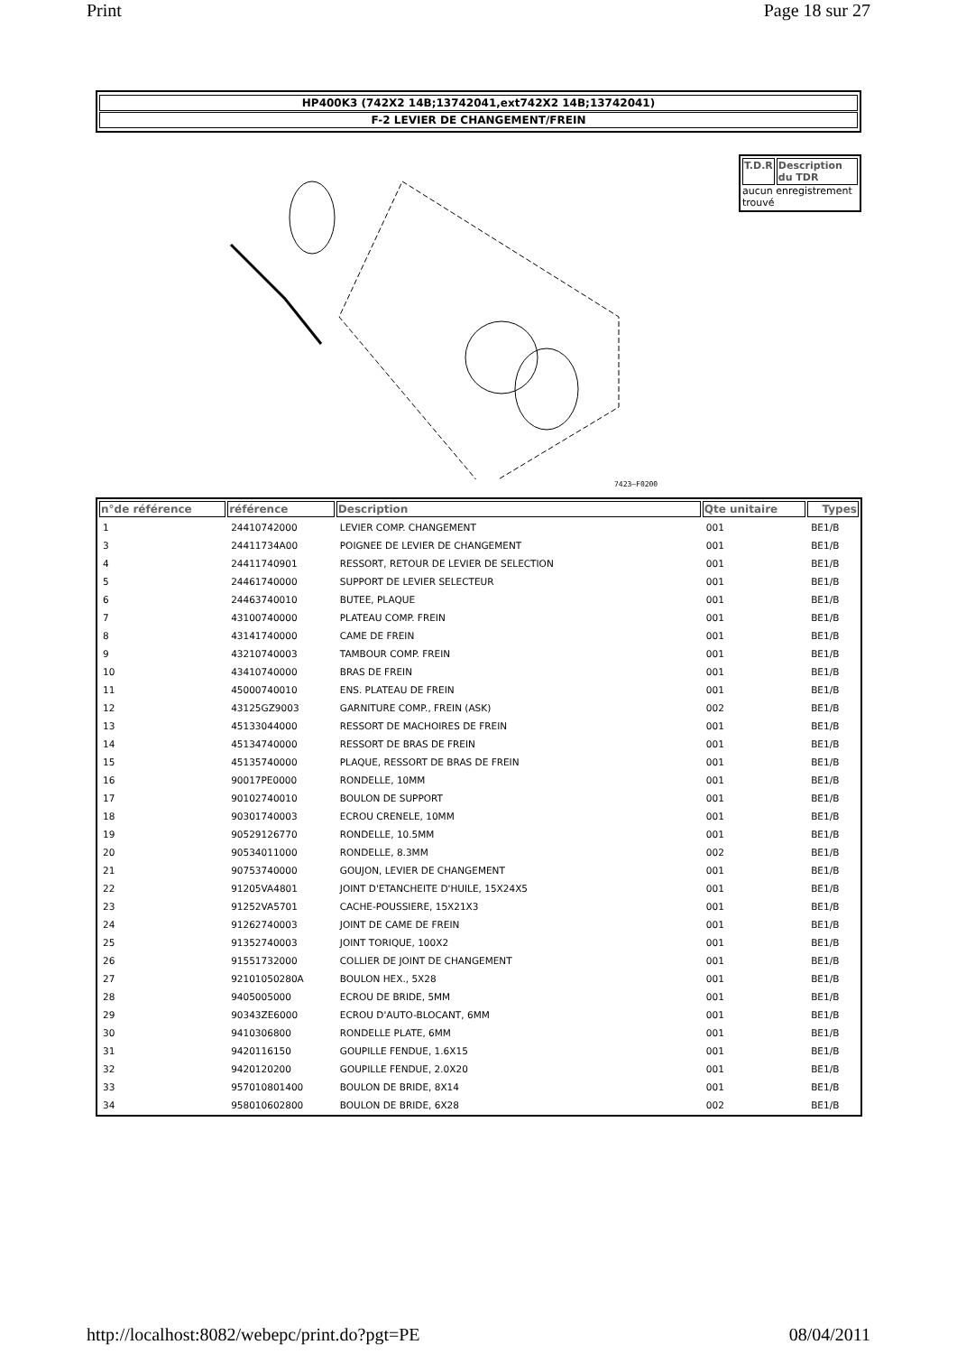Print Page 18 sur 27
HP400K3 (742X2 14B;13742041,ext742X2 14B;13742041)
F-2 LEVIER DE CHANGEMENT/FREIN
7423–F0200
T.D.R Description du TDR
aucun enregistrement trouvé
| n°de référence | référence | Description | Qte unitaire | Types |
| --- | --- | --- | --- | --- |
| 1 | 24410742000 | LEVIER COMP. CHANGEMENT | 001 | BE1/B |
| 3 | 24411734A00 | POIGNEE DE LEVIER DE CHANGEMENT | 001 | BE1/B |
| 4 | 24411740901 | RESSORT, RETOUR DE LEVIER DE SELECTION | 001 | BE1/B |
| 5 | 24461740000 | SUPPORT DE LEVIER SELECTEUR | 001 | BE1/B |
| 6 | 24463740010 | BUTEE, PLAQUE | 001 | BE1/B |
| 7 | 43100740000 | PLATEAU COMP. FREIN | 001 | BE1/B |
| 8 | 43141740000 | CAME DE FREIN | 001 | BE1/B |
| 9 | 43210740003 | TAMBOUR COMP. FREIN | 001 | BE1/B |
| 10 | 43410740000 | BRAS DE FREIN | 001 | BE1/B |
| 11 | 45000740010 | ENS. PLATEAU DE FREIN | 001 | BE1/B |
| 12 | 43125GZ9003 | GARNITURE COMP., FREIN (ASK) | 002 | BE1/B |
| 13 | 45133044000 | RESSORT DE MACHOIRES DE FREIN | 001 | BE1/B |
| 14 | 45134740000 | RESSORT DE BRAS DE FREIN | 001 | BE1/B |
| 15 | 45135740000 | PLAQUE, RESSORT DE BRAS DE FREIN | 001 | BE1/B |
| 16 | 90017PE0000 | RONDELLE, 10MM | 001 | BE1/B |
| 17 | 90102740010 | BOULON DE SUPPORT | 001 | BE1/B |
| 18 | 90301740003 | ECROU CRENELE, 10MM | 001 | BE1/B |
| 19 | 90529126770 | RONDELLE, 10.5MM | 001 | BE1/B |
| 20 | 90534011000 | RONDELLE, 8.3MM | 002 | BE1/B |
| 21 | 90753740000 | GOUJON, LEVIER DE CHANGEMENT | 001 | BE1/B |
| 22 | 91205VA4801 | JOINT D'ETANCHEITE D'HUILE, 15X24X5 | 001 | BE1/B |
| 23 | 91252VA5701 | CACHE-POUSSIERE, 15X21X3 | 001 | BE1/B |
| 24 | 91262740003 | JOINT DE CAME DE FREIN | 001 | BE1/B |
| 25 | 91352740003 | JOINT TORIQUE, 100X2 | 001 | BE1/B |
| 26 | 91551732000 | COLLIER DE JOINT DE CHANGEMENT | 001 | BE1/B |
| 27 | 92101050280A | BOULON HEX., 5X28 | 001 | BE1/B |
| 28 | 9405005000 | ECROU DE BRIDE, 5MM | 001 | BE1/B |
| 29 | 90343ZE6000 | ECROU D'AUTO-BLOCANT, 6MM | 001 | BE1/B |
| 30 | 9410306800 | RONDELLE PLATE, 6MM | 001 | BE1/B |
| 31 | 9420116150 | GOUPILLE FENDUE, 1.6X15 | 001 | BE1/B |
| 32 | 9420120200 | GOUPILLE FENDUE, 2.0X20 | 001 | BE1/B |
| 33 | 957010801400 | BOULON DE BRIDE, 8X14 | 001 | BE1/B |
| 34 | 958010602800 | BOULON DE BRIDE, 6X28 | 002 | BE1/B |
http://localhost:8082/webepc/print.do?pgt=PE 08/04/2011